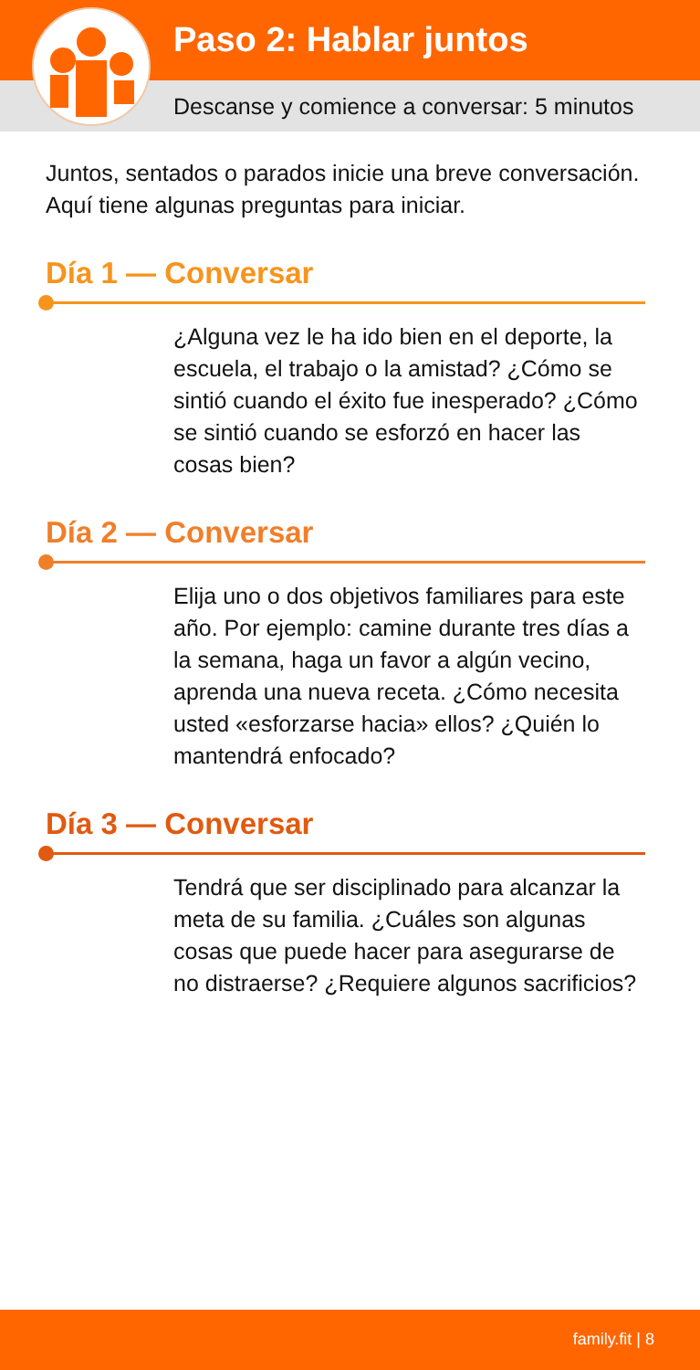Paso 2: Hablar juntos
Descanse y comience a conversar: 5 minutos
Juntos, sentados o parados inicie una breve conversación. Aquí tiene algunas preguntas para iniciar.
Día 1 — Conversar
¿Alguna vez le ha ido bien en el deporte, la escuela, el trabajo o la amistad? ¿Cómo se sintió cuando el éxito fue inesperado? ¿Cómo se sintió cuando se esforzó en hacer las cosas bien?
Día 2 — Conversar
Elija uno o dos objetivos familiares para este año. Por ejemplo: camine durante tres días a la semana, haga un favor a algún vecino, aprenda una nueva receta. ¿Cómo necesita usted «esforzarse hacia» ellos? ¿Quién lo mantendrá enfocado?
Día 3 — Conversar
Tendrá que ser disciplinado para alcanzar la meta de su familia. ¿Cuáles son algunas cosas que puede hacer para asegurarse de no distraerse? ¿Requiere algunos sacrificios?
family.fit | 8